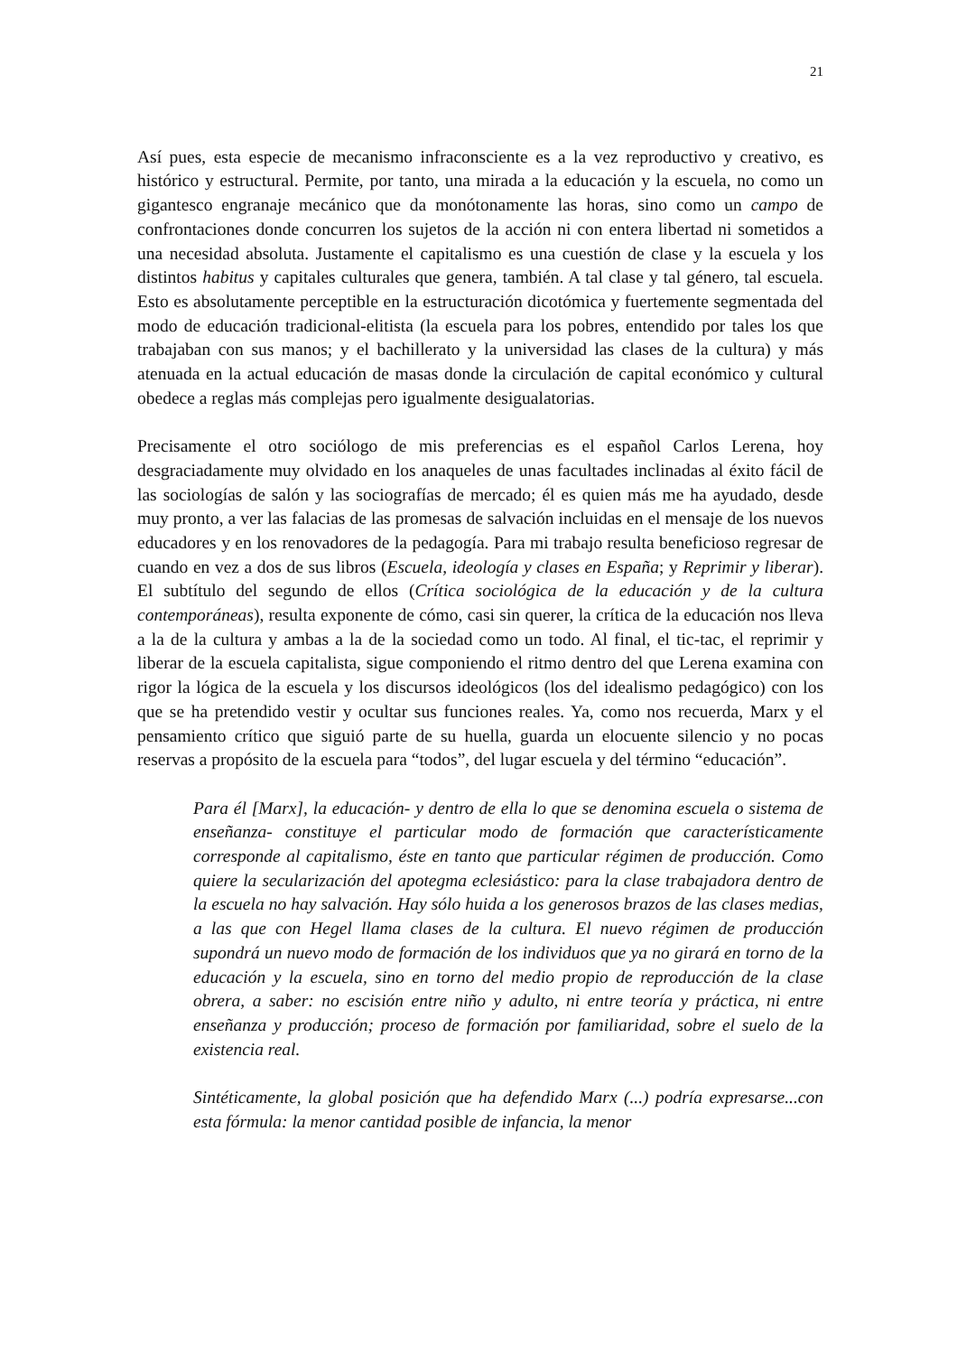21
Así pues, esta especie de mecanismo infraconsciente es a la vez reproductivo y creativo, es histórico y estructural. Permite, por tanto, una mirada a la educación y la escuela, no como un gigantesco engranaje mecánico que da monótonamente las horas, sino como un campo de confrontaciones donde concurren los sujetos de la acción ni con entera libertad ni sometidos a una necesidad absoluta. Justamente el capitalismo es una cuestión de clase y la escuela y los distintos habitus y capitales culturales que genera, también. A tal clase y tal género, tal escuela. Esto es absolutamente perceptible en la estructuración dicotómica y fuertemente segmentada del modo de educación tradicional-elitista (la escuela para los pobres, entendido por tales los que trabajaban con sus manos; y el bachillerato y la universidad las clases de la cultura) y más atenuada en la actual educación de masas donde la circulación de capital económico y cultural obedece a reglas más complejas pero igualmente desigualatorias.
Precisamente el otro sociólogo de mis preferencias es el español Carlos Lerena, hoy desgraciadamente muy olvidado en los anaqueles de unas facultades inclinadas al éxito fácil de las sociologías de salón y las sociografías de mercado; él es quien más me ha ayudado, desde muy pronto, a ver las falacias de las promesas de salvación incluidas en el mensaje de los nuevos educadores y en los renovadores de la pedagogía. Para mi trabajo resulta beneficioso regresar de cuando en vez a dos de sus libros (Escuela, ideología y clases en España; y Reprimir y liberar). El subtítulo del segundo de ellos (Crítica sociológica de la educación y de la cultura contemporáneas), resulta exponente de cómo, casi sin querer, la crítica de la educación nos lleva a la de la cultura y ambas a la de la sociedad como un todo. Al final, el tic-tac, el reprimir y liberar de la escuela capitalista, sigue componiendo el ritmo dentro del que Lerena examina con rigor la lógica de la escuela y los discursos ideológicos (los del idealismo pedagógico) con los que se ha pretendido vestir y ocultar sus funciones reales. Ya, como nos recuerda, Marx y el pensamiento crítico que siguió parte de su huella, guarda un elocuente silencio y no pocas reservas a propósito de la escuela para “todos”, del lugar escuela y del término “educación”.
Para él [Marx], la educación- y dentro de ella lo que se denomina escuela o sistema de enseñanza- constituye el particular modo de formación que característicamente corresponde al capitalismo, éste en tanto que particular régimen de producción. Como quiere la secularización del apotegma eclesiástico: para la clase trabajadora dentro de la escuela no hay salvación. Hay sólo huida a los generosos brazos de las clases medias, a las que con Hegel llama clases de la cultura. El nuevo régimen de producción supondrá un nuevo modo de formación de los individuos que ya no girará en torno de la educación y la escuela, sino en torno del medio propio de reproducción de la clase obrera, a saber: no escisión entre niño y adulto, ni entre teoría y práctica, ni entre enseñanza y producción; proceso de formación por familiaridad, sobre el suelo de la existencia real.
Sintéticamente, la global posición que ha defendido Marx (...) podría expresarse...con esta fórmula: la menor cantidad posible de infancia, la menor